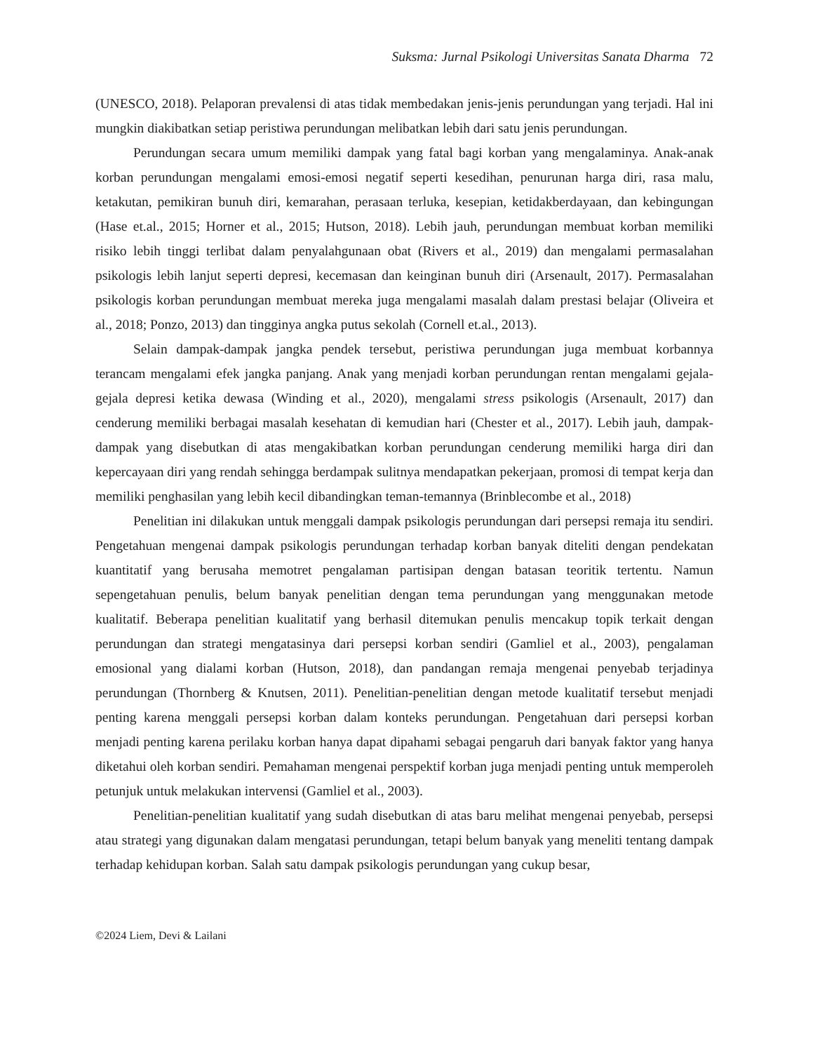Suksma: Jurnal Psikologi Universitas Sanata Dharma 72
(UNESCO, 2018). Pelaporan prevalensi di atas tidak membedakan jenis-jenis perundungan yang terjadi. Hal ini mungkin diakibatkan setiap peristiwa perundungan melibatkan lebih dari satu jenis perundungan.
Perundungan secara umum memiliki dampak yang fatal bagi korban yang mengalaminya. Anak-anak korban perundungan mengalami emosi-emosi negatif seperti kesedihan, penurunan harga diri, rasa malu, ketakutan, pemikiran bunuh diri, kemarahan, perasaan terluka, kesepian, ketidakberdayaan, dan kebingungan (Hase et.al., 2015; Horner et al., 2015; Hutson, 2018). Lebih jauh, perundungan membuat korban memiliki risiko lebih tinggi terlibat dalam penyalahgunaan obat (Rivers et al., 2019) dan mengalami permasalahan psikologis lebih lanjut seperti depresi, kecemasan dan keinginan bunuh diri (Arsenault, 2017). Permasalahan psikologis korban perundungan membuat mereka juga mengalami masalah dalam prestasi belajar (Oliveira et al., 2018; Ponzo, 2013) dan tingginya angka putus sekolah (Cornell et.al., 2013).
Selain dampak-dampak jangka pendek tersebut, peristiwa perundungan juga membuat korbannya terancam mengalami efek jangka panjang. Anak yang menjadi korban perundungan rentan mengalami gejala-gejala depresi ketika dewasa (Winding et al., 2020), mengalami stress psikologis (Arsenault, 2017) dan cenderung memiliki berbagai masalah kesehatan di kemudian hari (Chester et al., 2017). Lebih jauh, dampak-dampak yang disebutkan di atas mengakibatkan korban perundungan cenderung memiliki harga diri dan kepercayaan diri yang rendah sehingga berdampak sulitnya mendapatkan pekerjaan, promosi di tempat kerja dan memiliki penghasilan yang lebih kecil dibandingkan teman-temannya (Brinblecombe et al., 2018)
Penelitian ini dilakukan untuk menggali dampak psikologis perundungan dari persepsi remaja itu sendiri. Pengetahuan mengenai dampak psikologis perundungan terhadap korban banyak diteliti dengan pendekatan kuantitatif yang berusaha memotret pengalaman partisipan dengan batasan teoritik tertentu. Namun sepengetahuan penulis, belum banyak penelitian dengan tema perundungan yang menggunakan metode kualitatif. Beberapa penelitian kualitatif yang berhasil ditemukan penulis mencakup topik terkait dengan perundungan dan strategi mengatasinya dari persepsi korban sendiri (Gamliel et al., 2003), pengalaman emosional yang dialami korban (Hutson, 2018), dan pandangan remaja mengenai penyebab terjadinya perundungan (Thornberg & Knutsen, 2011). Penelitian-penelitian dengan metode kualitatif tersebut menjadi penting karena menggali persepsi korban dalam konteks perundungan. Pengetahuan dari persepsi korban menjadi penting karena perilaku korban hanya dapat dipahami sebagai pengaruh dari banyak faktor yang hanya diketahui oleh korban sendiri. Pemahaman mengenai perspektif korban juga menjadi penting untuk memperoleh petunjuk untuk melakukan intervensi (Gamliel et al., 2003).
Penelitian-penelitian kualitatif yang sudah disebutkan di atas baru melihat mengenai penyebab, persepsi atau strategi yang digunakan dalam mengatasi perundungan, tetapi belum banyak yang meneliti tentang dampak terhadap kehidupan korban. Salah satu dampak psikologis perundungan yang cukup besar,
©2024 Liem, Devi & Lailani